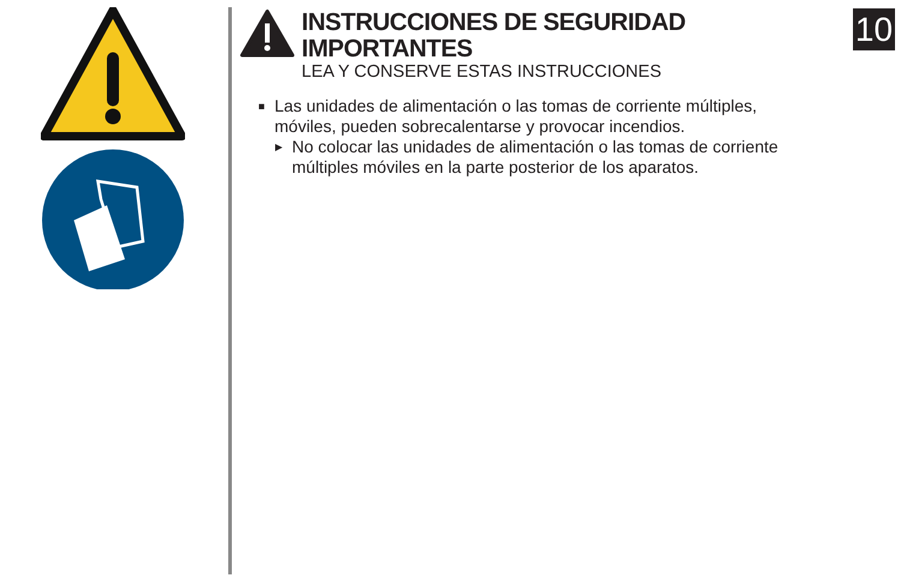INSTRUCCIONES DE SEGURIDAD IMPORTANTES
LEA Y CONSERVE ESTAS INSTRUCCIONES
10
■ Las unidades de alimentación o las tomas de corriente múltiples,
móviles, pueden sobrecalentarse y provocar incendios.
▶ No colocar las unidades de alimentación o las tomas de corriente
múltiples móviles en la parte posterior de los aparatos.